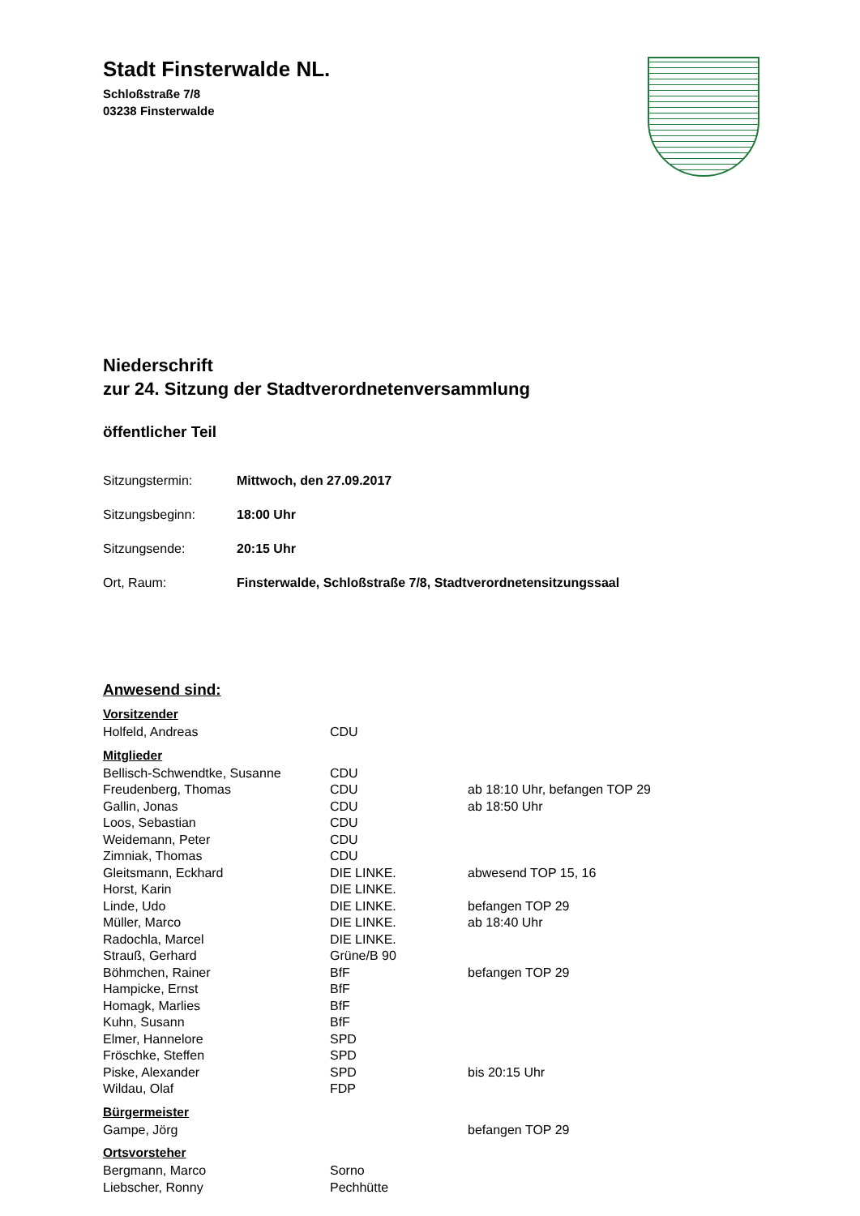Stadt Finsterwalde NL.
Schloßstraße 7/8
03238 Finsterwalde
Niederschrift
zur 24. Sitzung der Stadtverordnetenversammlung
öffentlicher Teil
Sitzungstermin: Mittwoch, den 27.09.2017
Sitzungsbeginn: 18:00 Uhr
Sitzungsende: 20:15 Uhr
Ort, Raum: Finsterwalde, Schloßstraße 7/8, Stadtverordnetensitzungssaal
Anwesend sind:
Vorsitzender
| Holfeld, Andreas | CDU | |
Mitglieder
| Bellisch-Schwendtke, Susanne | CDU | |
| Freudenberg, Thomas | CDU | ab 18:10 Uhr, befangen TOP 29 |
| Gallin, Jonas | CDU | ab 18:50 Uhr |
| Loos, Sebastian | CDU | |
| Weidemann, Peter | CDU | |
| Zimniak, Thomas | CDU | |
| Gleitsmann, Eckhard | DIE LINKE. | abwesend TOP 15, 16 |
| Horst, Karin | DIE LINKE. | |
| Linde, Udo | DIE LINKE. | befangen TOP 29 |
| Müller, Marco | DIE LINKE. | ab 18:40 Uhr |
| Radochla, Marcel | DIE LINKE. | |
| Strauß, Gerhard | Grüne/B 90 | |
| Böhmchen, Rainer | BfF | befangen TOP 29 |
| Hampicke, Ernst | BfF | |
| Homagk, Marlies | BfF | |
| Kuhn, Susann | BfF | |
| Elmer, Hannelore | SPD | |
| Fröschke, Steffen | SPD | |
| Piske, Alexander | SPD | bis 20:15 Uhr |
| Wildau, Olaf | FDP | |
Bürgermeister
| Gampe, Jörg | | befangen TOP 29 |
Ortsvorsteher
| Bergmann, Marco | Sorno | |
| Liebscher, Ronny | Pechhütte | |